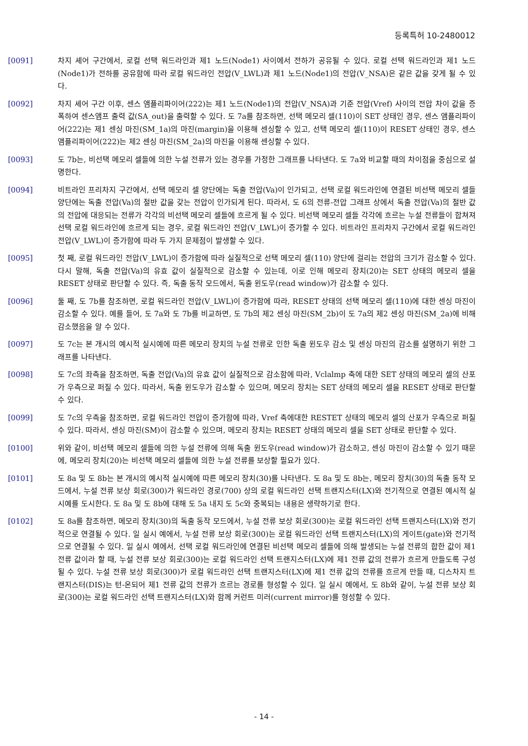등록특허 10-2480012
[0091] 차지 셰어 구간에서, 로컬 선택 워드라인과 제1 노드(Node1) 사이에서 전하가 공유될 수 있다. 로컬 선택 워드라인과 제1 노드(Node1)가 전하를 공유함에 따라 로컬 워드라인 전압(V_LWL)과 제1 노드(Node1)의 전압(V_NSA)은 같은 값을 갖게 될 수 있다.
[0092] 차지 셰어 구간 이후, 센스 앰플리파이어(222)는 제1 노드(Node1)의 전압(V_NSA)과 기준 전압(Vref) 사이의 전압 차이 값을 증폭하여 센스앰프 출력 값(SA_out)을 출력할 수 있다. 도 7a를 참조하면, 선택 메모리 셀(110)이 SET 상태인 경우, 센스 앰플리파이어(222)는 제1 센싱 마진(SM_1a)의 마진(margin)을 이용해 센싱할 수 있고, 선택 메모리 셀(110)이 RESET 상태인 경우, 센스 앰플리파이어(222)는 제2 센싱 마진(SM_2a)의 마진을 이용해 센싱할 수 있다.
[0093] 도 7b는, 비선택 메모리 셀들에 의한 누설 전류가 있는 경우를 가정한 그래프를 나타낸다. 도 7a와 비교할 때의 차이점을 중심으로 설명한다.
[0094] 비트라인 프리차지 구간에서, 선택 메모리 셀 양단에는 독출 전압(Va)이 인가되고, 선택 로컬 워드라인에 연결된 비선택 메모리 셀들 양단에는 독출 전압(Va)의 절반 값을 갖는 전압이 인가되게 된다. 따라서, 도 6의 전류-전압 그래프 상에서 독출 전압(Va)의 절반 값의 전압에 대응되는 전류가 각각의 비선택 메모리 셀들에 흐르게 될 수 있다. 비선택 메모리 셀들 각각에 흐르는 누설 전류들이 합쳐져 선택 로컬 워드라인에 흐르게 되는 경우, 로컬 워드라인 전압(V_LWL)이 증가할 수 있다. 비트라인 프리차지 구간에서 로컬 워드라인 전압(V_LWL)이 증가함에 따라 두 가지 문제점이 발생할 수 있다.
[0095] 첫 째, 로컬 워드라인 전압(V_LWL)이 증가함에 따라 실질적으로 선택 메모리 셀(110) 양단에 걸리는 전압의 크기가 감소할 수 있다. 다시 말해, 독출 전압(Va)의 유효 값이 실질적으로 감소할 수 있는데, 이로 인해 메모리 장치(20)는 SET 상태의 메모리 셀을 RESET 상태로 판단할 수 있다. 즉, 독출 동작 모드에서, 독출 윈도우(read window)가 감소할 수 있다.
[0096] 둘 째, 도 7b를 참조하면, 로컬 워드라인 전압(V_LWL)이 증가함에 따라, RESET 상태의 선택 메모리 셀(110)에 대한 센싱 마진이 감소할 수 있다. 예를 들어, 도 7a와 도 7b를 비교하면, 도 7b의 제2 센싱 마진(SM_2b)이 도 7a의 제2 센싱 마진(SM_2a)에 비해 감소했음을 알 수 있다.
[0097] 도 7c는 본 개시의 예시적 실시예에 따른 메모리 장치의 누설 전류로 인한 독출 윈도우 감소 및 센싱 마진의 감소를 설명하기 위한 그래프를 나타낸다.
[0098] 도 7c의 좌측을 참조하면, 독출 전압(Va)의 유효 값이 실질적으로 감소함에 따라, Vclalmp 축에 대한 SET 상태의 메모리 셀의 산포가 우측으로 퍼질 수 있다. 따라서, 독출 윈도우가 감소할 수 있으며, 메모리 장치는 SET 상태의 메모리 셀을 RESET 상태로 판단할 수 있다.
[0099] 도 7c의 우측을 참조하면, 로컬 워드라인 전압이 증가함에 따라, Vref 축에대한 RESTET 상태의 메모리 셀의 산포가 우측으로 퍼질 수 있다. 따라서, 센싱 마진(SM)이 감소할 수 있으며, 메모리 장치는 RESET 상태의 메모리 셀을 SET 상태로 판단할 수 있다.
[0100] 위와 같이, 비선택 메모리 셀들에 의한 누설 전류에 의해 독출 윈도우(read window)가 감소하고, 센싱 마진이 감소할 수 있기 때문에, 메모리 장치(20)는 비선택 메모리 셀들에 의한 누설 전류를 보상할 필요가 있다.
[0101] 도 8a 및 도 8b는 본 개시의 예시적 실시예에 따른 메모리 장치(30)를 나타낸다. 도 8a 및 도 8b는, 메모리 장치(30)의 독출 동작 모드에서, 누설 전류 보상 회로(300)가 워드라인 경로(700) 상의 로컬 워드라인 선택 트랜지스터(LX)와 전기적으로 연결된 예시적 실시예를 도시한다. 도 8a 및 도 8b에 대해 도 5a 내지 도 5c와 중복되는 내용은 생략하기로 한다.
[0102] 도 8a를 참조하면, 메모리 장치(30)의 독출 동작 모드에서, 누설 전류 보상 회로(300)는 로컬 워드라인 선택 트랜지스터(LX)와 전기적으로 연결될 수 있다. 일 실시 예에서, 누설 전류 보상 회로(300)는 로컬 워드라인 선택 트랜지스터(LX)의 게이트(gate)와 전기적으로 연결될 수 있다. 일 실시 예에서, 선택 로컬 워드라인에 연결된 비선택 메모리 셀들에 의해 발생되는 누설 전류의 합한 값이 제1 전류 값이라 할 때, 누설 전류 보상 회로(300)는 로컬 워드라인 선택 트랜지스터(LX)에 제1 전류 값의 전류가 흐르게 만들도록 구성될 수 있다. 누설 전류 보상 회로(300)가 로컬 워드라인 선택 트랜지스터(LX)에 제1 전류 값의 전류를 흐르게 만들 때, 디스차지 트랜지스터(DIS)는 턴-온되어 제1 전류 값의 전류가 흐르는 경로를 형성할 수 있다. 일 실시 예에서, 도 8b와 같이, 누설 전류 보상 회로(300)는 로컬 워드라인 선택 트랜지스터(LX)와 함께 커런트 미러(current mirror)를 형성할 수 있다.
- 14 -